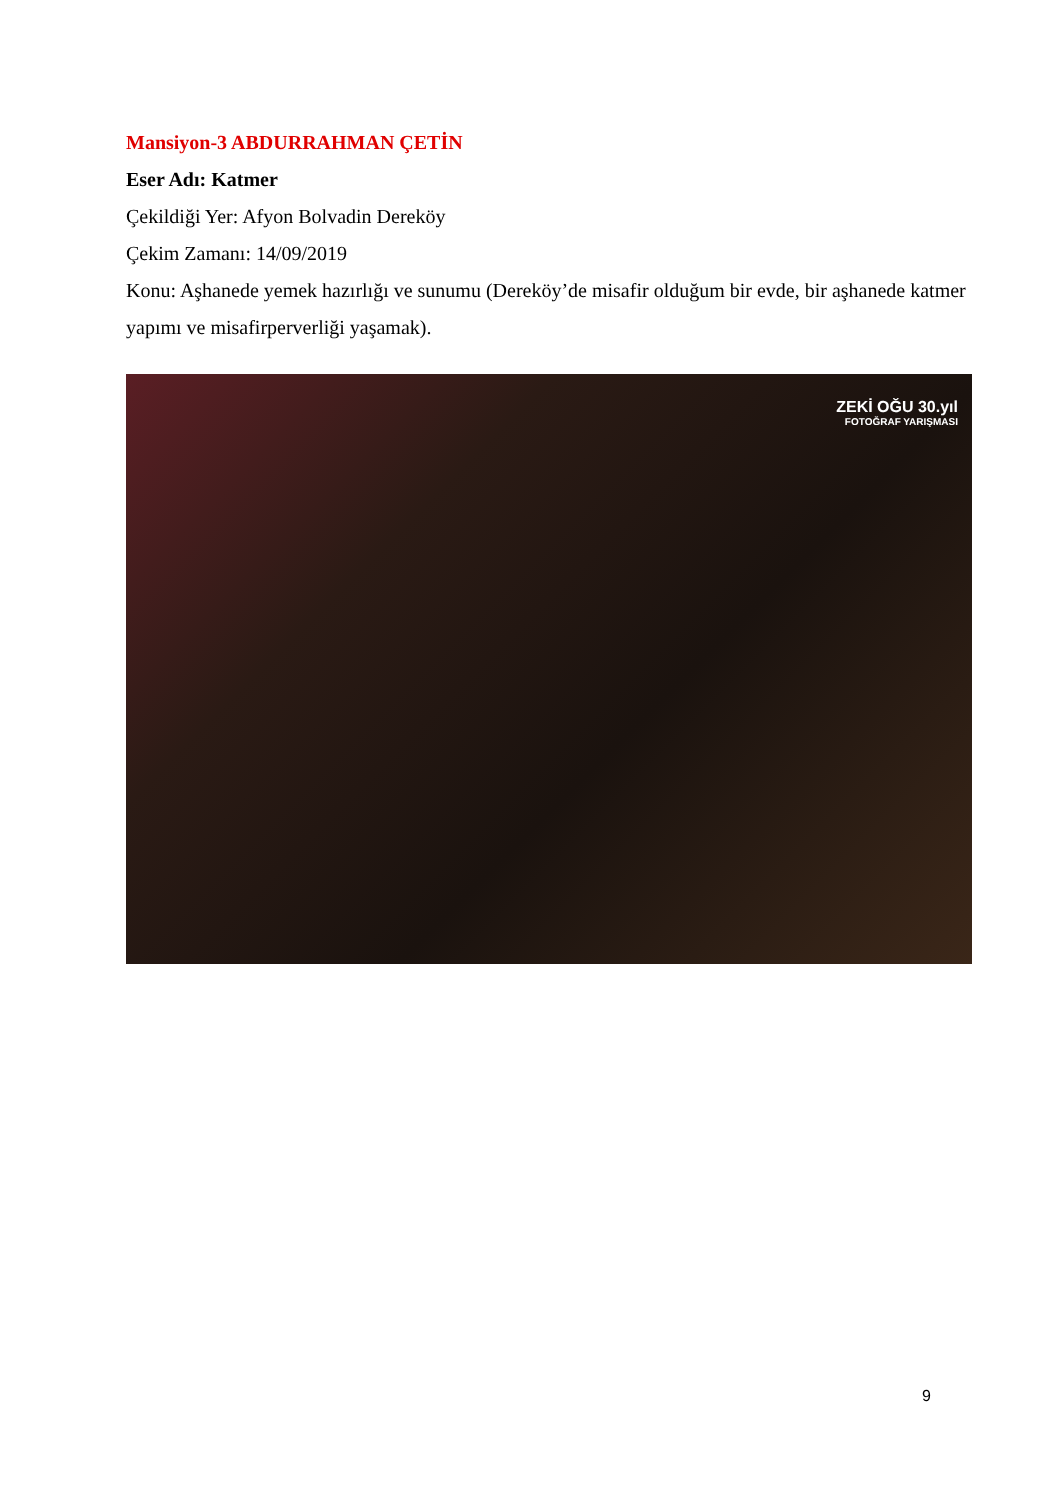Mansiyon-3 ABDURRAHMAN ÇETİN
Eser Adı: Katmer
Çekildiği Yer: Afyon Bolvadin Dereköy
Çekim Zamanı: 14/09/2019
Konu: Aşhanede yemek hazırlığı ve sunumu (Dereköy’de misafir olduğum bir evde, bir aşhanede katmer yapımı ve misafirperverliği yaşamak).
ZEKİ OĞU 30.yıl
FOTOĞRAF YARIŞMASI
9